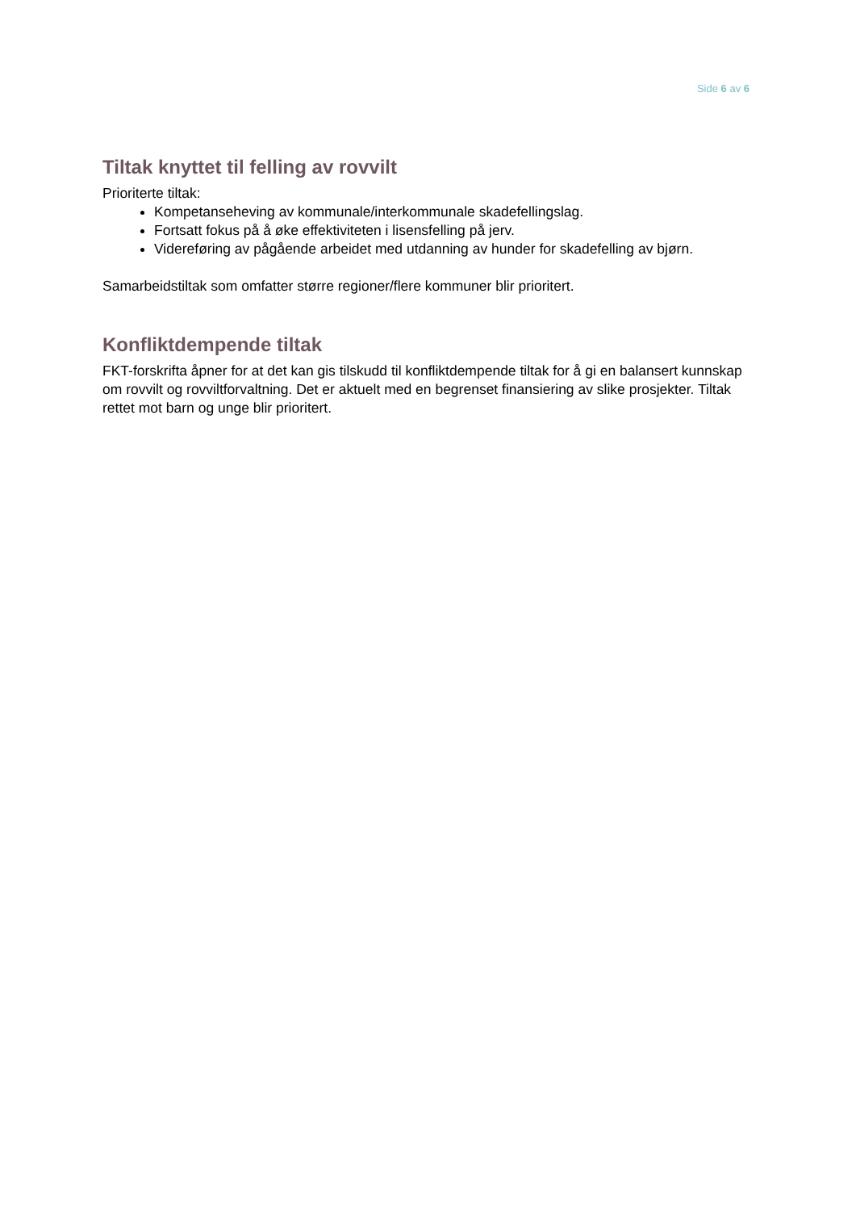Side 6 av 6
Tiltak knyttet til felling av rovvilt
Prioriterte tiltak:
Kompetanseheving av kommunale/interkommunale skadefellingslag.
Fortsatt fokus på å øke effektiviteten i lisensfelling på jerv.
Videreføring av pågående arbeidet med utdanning av hunder for skadefelling av bjørn.
Samarbeidstiltak som omfatter større regioner/flere kommuner blir prioritert.
Konfliktdempende tiltak
FKT-forskrifta åpner for at det kan gis tilskudd til konfliktdempende tiltak for å gi en balansert kunnskap om rovvilt og rovviltforvaltning. Det er aktuelt med en begrenset finansiering av slike prosjekter. Tiltak rettet mot barn og unge blir prioritert.